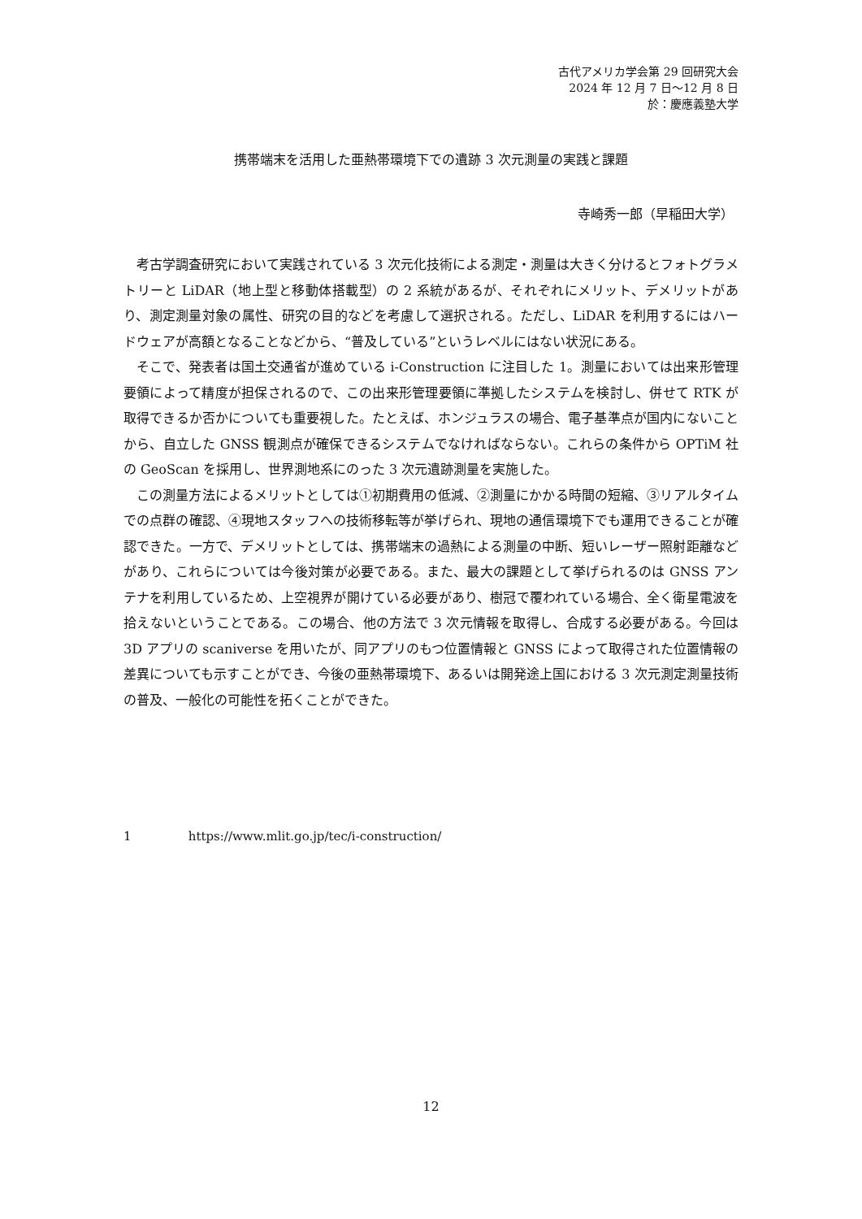古代アメリカ学会第 29 回研究大会
2024 年 12 月 7 日～12 月 8 日
於：慶應義塾大学
携帯端末を活用した亜熱帯環境下での遺跡 3 次元測量の実践と課題
寺崎秀一郎（早稲田大学）
考古学調査研究において実践されている 3 次元化技術による測定・測量は大きく分けるとフォトグラメトリーと LiDAR（地上型と移動体搭載型）の 2 系統があるが、それぞれにメリット、デメリットがあり、測定測量対象の属性、研究の目的などを考慮して選択される。ただし、LiDAR を利用するにはハードウェアが高額となることなどから、“普及している”というレベルにはない状況にある。
そこで、発表者は国土交通省が進めている i-Construction に注目した 1。測量においては出来形管理要領によって精度が担保されるので、この出来形管理要領に準拠したシステムを検討し、併せて RTK が取得できるか否かについても重要視した。たとえば、ホンジュラスの場合、電子基準点が国内にないことから、自立した GNSS 観測点が確保できるシステムでなければならない。これらの条件から OPTiM 社の GeoScan を採用し、世界測地系にのった 3 次元遺跡測量を実施した。
この測量方法によるメリットとしては①初期費用の低減、②測量にかかる時間の短縮、③リアルタイムでの点群の確認、④現地スタッフへの技術移転等が挙げられ、現地の通信環境下でも運用できることが確認できた。一方で、デメリットとしては、携帯端末の過熱による測量の中断、短いレーザー照射距離などがあり、これらについては今後対策が必要である。また、最大の課題として挙げられるのは GNSS アンテナを利用しているため、上空視界が開けている必要があり、樹冠で覆われている場合、全く衛星電波を拾えないということである。この場合、他の方法で 3 次元情報を取得し、合成する必要がある。今回は 3D アプリの scaniverse を用いたが、同アプリのもつ位置情報と GNSS によって取得された位置情報の差異についても示すことができ、今後の亜熱帯環境下、あるいは開発途上国における 3 次元測定測量技術の普及、一般化の可能性を拓くことができた。
1 https://www.mlit.go.jp/tec/i-construction/
12